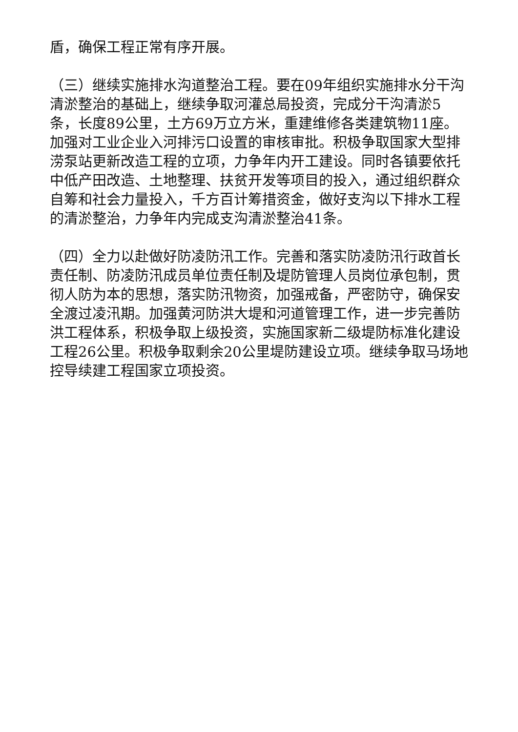盾，确保工程正常有序开展。
（三）继续实施排水沟道整治工程。要在09年组织实施排水分干沟清淤整治的基础上，继续争取河灌总局投资，完成分干沟清淤5条，长度89公里，土方69万立方米，重建维修各类建筑物11座。加强对工业企业入河排污口设置的审核审批。积极争取国家大型排涝泵站更新改造工程的立项，力争年内开工建设。同时各镇要依托中低产田改造、土地整理、扶贫开发等项目的投入，通过组织群众自筹和社会力量投入，千方百计筹措资金，做好支沟以下排水工程的清淤整治，力争年内完成支沟清淤整治41条。
（四）全力以赴做好防凌防汛工作。完善和落实防凌防汛行政首长责任制、防凌防汛成员单位责任制及堤防管理人员岗位承包制，贯彻人防为本的思想，落实防汛物资，加强戒备，严密防守，确保安全渡过凌汛期。加强黄河防洪大堤和河道管理工作，进一步完善防洪工程体系，积极争取上级投资，实施国家新二级堤防标准化建设工程26公里。积极争取剩余20公里堤防建设立项。继续争取马场地控导续建工程国家立项投资。